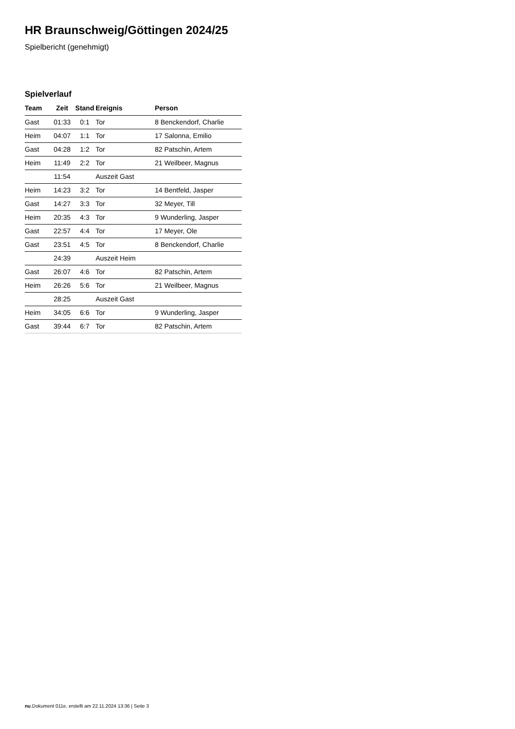HR Braunschweig/Göttingen 2024/25
Spielbericht (genehmigt)
Spielverlauf
| Team | Zeit | Stand | Ereignis | Person |
| --- | --- | --- | --- | --- |
| Gast | 01:33 | 0:1 | Tor | 8 Benckendorf, Charlie |
| Heim | 04:07 | 1:1 | Tor | 17 Salonna, Emilio |
| Gast | 04:28 | 1:2 | Tor | 82 Patschin, Artem |
| Heim | 11:49 | 2:2 | Tor | 21 Weilbeer, Magnus |
| | 11:54 | | Auszeit Gast | |
| Heim | 14:23 | 3:2 | Tor | 14 Bentfeld, Jasper |
| Gast | 14:27 | 3:3 | Tor | 32 Meyer, Till |
| Heim | 20:35 | 4:3 | Tor | 9 Wunderling, Jasper |
| Gast | 22:57 | 4:4 | Tor | 17 Meyer, Ole |
| Gast | 23:51 | 4:5 | Tor | 8 Benckendorf, Charlie |
| | 24:39 | | Auszeit Heim | |
| Gast | 26:07 | 4:6 | Tor | 82 Patschin, Artem |
| Heim | 26:26 | 5:6 | Tor | 21 Weilbeer, Magnus |
| | 28:25 | | Auszeit Gast | |
| Heim | 34:05 | 6:6 | Tor | 9 Wunderling, Jasper |
| Gast | 39:44 | 6:7 | Tor | 82 Patschin, Artem |
nu.Dokument 011e, erstellt am 22.11.2024 13:36 | Seite 3